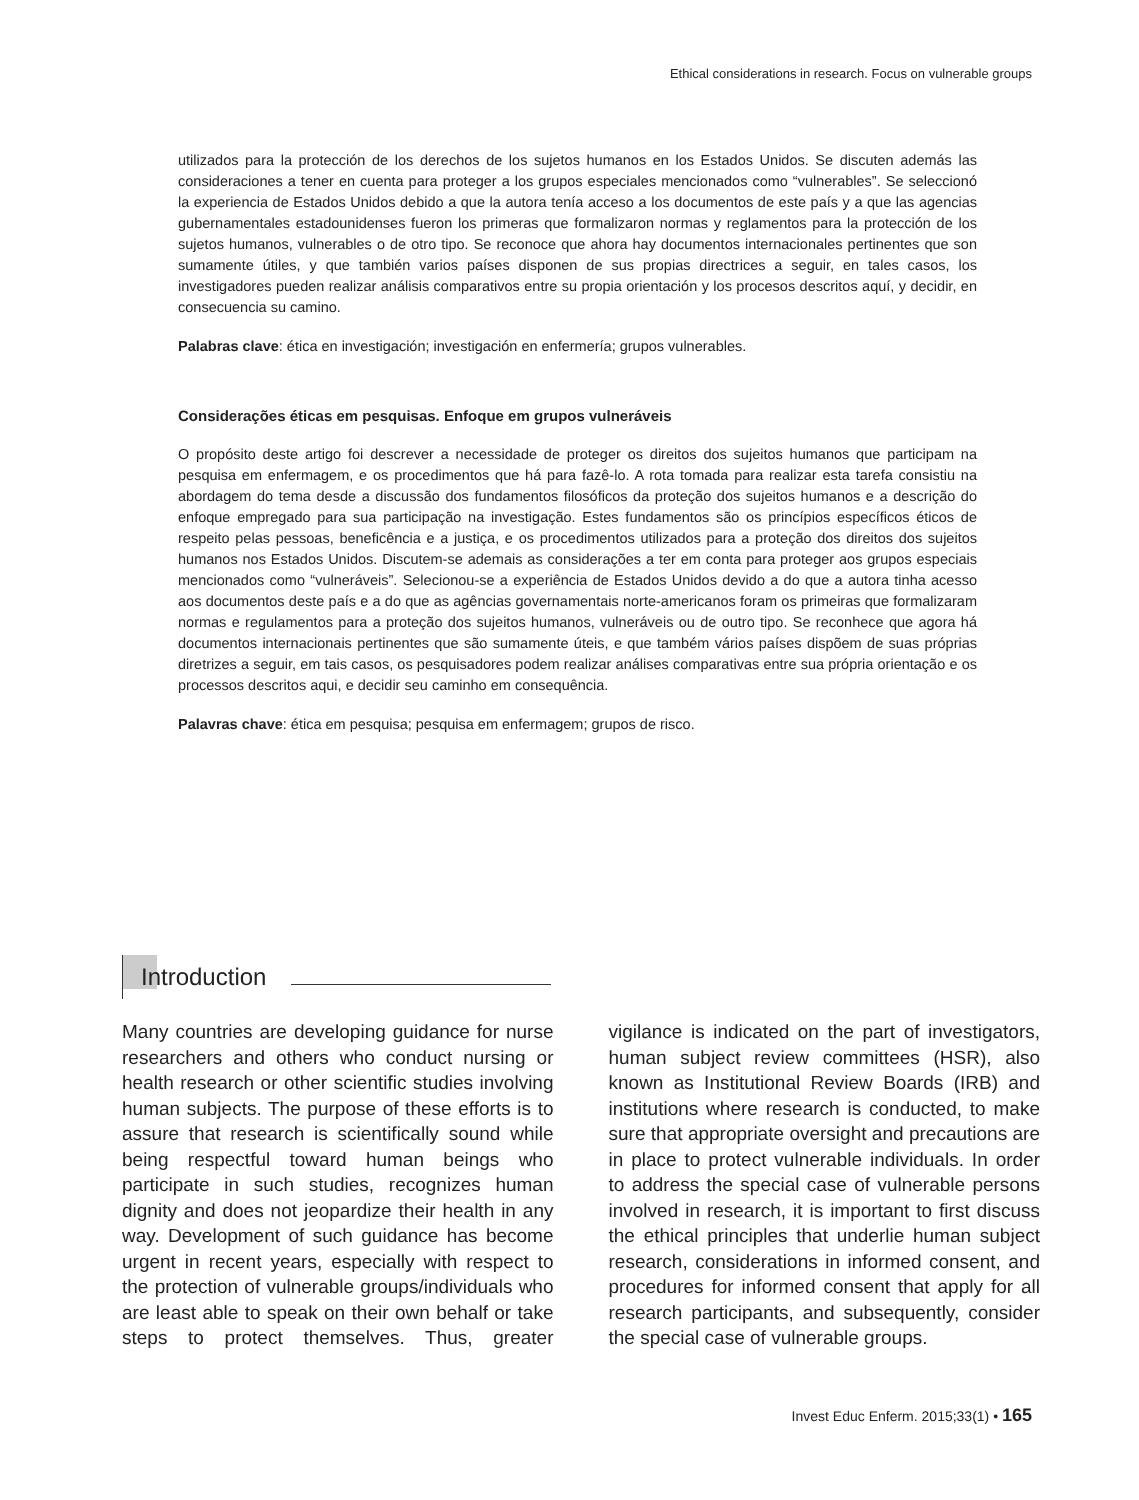Ethical considerations in research. Focus on vulnerable groups
utilizados para la protección de los derechos de los sujetos humanos en los Estados Unidos. Se discuten además las consideraciones a tener en cuenta para proteger a los grupos especiales mencionados como “vulnerables”. Se seleccionó la experiencia de Estados Unidos debido a que la autora tenía acceso a los documentos de este país y a que las agencias gubernamentales estadounidenses fueron los primeras que formalizaron normas y reglamentos para la protección de los sujetos humanos, vulnerables o de otro tipo. Se reconoce que ahora hay documentos internacionales pertinentes que son sumamente útiles, y que también varios países disponen de sus propias directrices a seguir, en tales casos, los investigadores pueden realizar análisis comparativos entre su propia orientación y los procesos descritos aquí, y decidir, en consecuencia su camino.
Palabras clave: ética en investigación; investigación en enfermería; grupos vulnerables.
Considerações éticas em pesquisas. Enfoque em grupos vulneráveis
O propósito deste artigo foi descrever a necessidade de proteger os direitos dos sujeitos humanos que participam na pesquisa em enfermagem, e os procedimentos que há para fazê-lo. A rota tomada para realizar esta tarefa consistiu na abordagem do tema desde a discussão dos fundamentos filosóficos da proteção dos sujeitos humanos e a descrição do enfoque empregado para sua participação na investigação. Estes fundamentos são os princípios específicos éticos de respeito pelas pessoas, beneficência e a justiça, e os procedimentos utilizados para a proteção dos direitos dos sujeitos humanos nos Estados Unidos. Discutem-se ademais as considerações a ter em conta para proteger aos grupos especiais mencionados como “vulneráveis”. Selecionou-se a experiência de Estados Unidos devido a do que a autora tinha acesso aos documentos deste país e a do que as agências governamentais norte-americanos foram os primeiras que formalizaram normas e regulamentos para a proteção dos sujeitos humanos, vulneráveis ou de outro tipo. Se reconhece que agora há documentos internacionais pertinentes que são sumamente úteis, e que também vários países dispõem de suas próprias diretrizes a seguir, em tais casos, os pesquisadores podem realizar análises comparativas entre sua própria orientação e os processos descritos aqui, e decidir seu caminho em consequência.
Palavras chave: ética em pesquisa; pesquisa em enfermagem; grupos de risco.
Introduction
Many countries are developing guidance for nurse researchers and others who conduct nursing or health research or other scientific studies involving human subjects. The purpose of these efforts is to assure that research is scientifically sound while being respectful toward human beings who participate in such studies, recognizes human dignity and does not jeopardize their health in any way. Development of such guidance has become urgent in recent years, especially with respect to the protection of vulnerable groups/individuals who are least able to speak on their own behalf or take steps to protect themselves. Thus, greater vigilance is indicated on the part of investigators, human subject review committees (HSR), also known as Institutional Review Boards (IRB) and institutions where research is conducted, to make sure that appropriate oversight and precautions are in place to protect vulnerable individuals. In order to address the special case of vulnerable persons involved in research, it is important to first discuss the ethical principles that underlie human subject research, considerations in informed consent, and procedures for informed consent that apply for all research participants, and subsequently, consider the special case of vulnerable groups.
Invest Educ Enferm. 2015;33(1) • 165